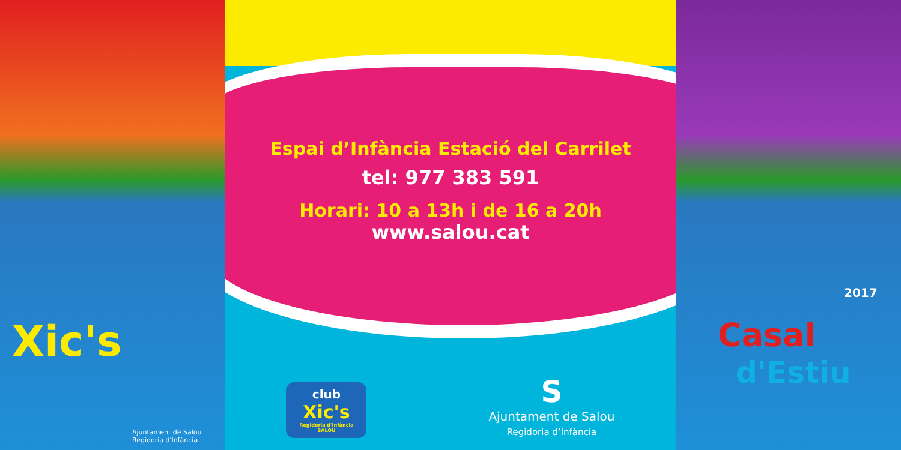Xic's
Ajuntament de Salou
Regidoria d'Infància
Espai d’Infància Estació del Carrilet
tel: 977 383 591
Horari: 10 a 13h i de 16 a 20h
www.salou.cat
club
Xic's
Regidoria d'Infància
SALOU
S
Ajuntament de Salou
Regidoria d’Infància
Casal
2017
d'Estiu